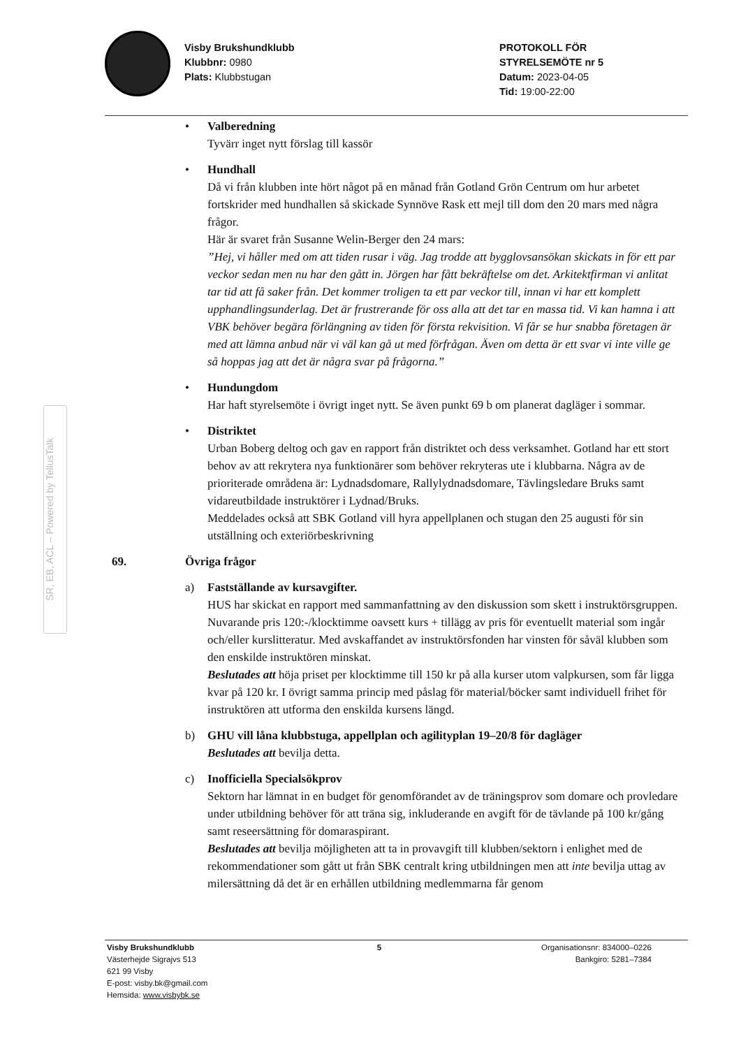Visby Brukshundklubb
Klubbnr: 0980
Plats: Klubbstugan
PROTOKOLL FÖR
STYRELSEMÖTE nr 5
Datum: 2023-04-05
Tid: 19:00-22:00
SR, EB, ACL – Powered by TellusTalk
•
Valberedning
Tyvärr inget nytt förslag till kassör
•
Hundhall
Då vi från klubben inte hört något på en månad från Gotland Grön Centrum om hur arbetet fortskrider med hundhallen så skickade Synnöve Rask ett mejl till dom den 20 mars med några frågor.
Här är svaret från Susanne Welin-Berger den 24 mars:
”Hej, vi håller med om att tiden rusar i väg. Jag trodde att bygglovsansökan skickats in för ett par veckor sedan men nu har den gått in. Jörgen har fått bekräftelse om det. Arkitektfirman vi anlitat tar tid att få saker från. Det kommer troligen ta ett par veckor till, innan vi har ett komplett upphandlingsunderlag. Det är frustrerande för oss alla att det tar en massa tid. Vi kan hamna i att VBK behöver begära förlängning av tiden för första rekvisition. Vi får se hur snabba företagen är med att lämna anbud när vi väl kan gå ut med förfrågan. Även om detta är ett svar vi inte ville ge så hoppas jag att det är några svar på frågorna.”
•
Hundungdom
Har haft styrelsemöte i övrigt inget nytt. Se även punkt 69 b om planerat dagläger i sommar.
•
Distriktet
Urban Boberg deltog och gav en rapport från distriktet och dess verksamhet. Gotland har ett stort behov av att rekrytera nya funktionärer som behöver rekryteras ute i klubbarna. Några av de prioriterade områdena är: Lydnadsdomare, Rallylydnadsdomare, Tävlingsledare Bruks samt vidareutbildade instruktörer i Lydnad/Bruks.
Meddelades också att SBK Gotland vill hyra appellplanen och stugan den 25 augusti för sin utställning och exteriörbeskrivning
69. Övriga frågor
a)
Fastställande av kursavgifter.
HUS har skickat en rapport med sammanfattning av den diskussion som skett i instruktörsgruppen. Nuvarande pris 120:-/klocktimme oavsett kurs + tillägg av pris för eventuellt material som ingår och/eller kurslitteratur. Med avskaffandet av instruktörsfonden har vinsten för såväl klubben som den enskilde instruktören minskat.
Beslutades att höja priset per klocktimme till 150 kr på alla kurser utom valpkursen, som får ligga kvar på 120 kr. I övrigt samma princip med påslag för material/böcker samt individuell frihet för instruktören att utforma den enskilda kursens längd.
b)
GHU vill låna klubbstuga, appellplan och agilityplan 19–20/8 för dagläger
Beslutades att bevilja detta.
c)
Inofficiella Specialsökprov
Sektorn har lämnat in en budget för genomförandet av de träningsprov som domare och provledare under utbildning behöver för att träna sig, inkluderande en avgift för de tävlande på 100 kr/gång samt reseersättning för domaraspirant.
Beslutades att bevilja möjligheten att ta in provavgift till klubben/sektorn i enlighet med de rekommendationer som gått ut från SBK centralt kring utbildningen men att inte bevilja uttag av milersättning då det är en erhållen utbildning medlemmarna får genom
Visby Brukshundklubb
Västerhejde Sigrajvs 513
621 99 Visby
E-post: visby.bk@gmail.com
Hemsida: www.visbybk.se
5 Organisationsnr: 834000–0226
Bankgiro: 5281–7384